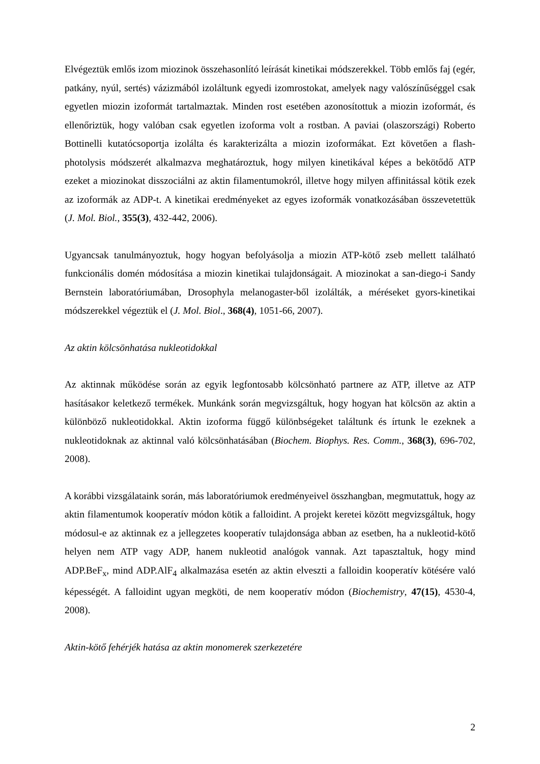Elvégeztük emlős izom miozinok összehasonlító leírását kinetikai módszerekkel. Több emlős faj (egér, patkány, nyúl, sertés) vázizmából izoláltunk egyedi izomrostokat, amelyek nagy valószínűséggel csak egyetlen miozin izoformát tartalmaztak. Minden rost esetében azonosítottuk a miozin izoformát, és ellenőriztük, hogy valóban csak egyetlen izoforma volt a rostban. A paviai (olaszországi) Roberto Bottinelli kutatócsoportja izolálta és karakterizálta a miozin izoformákat. Ezt követően a flash-photolysis módszerét alkalmazva meghatároztuk, hogy milyen kinetikával képes a bekötődő ATP ezeket a miozinokat disszociálni az aktin filamentumokról, illetve hogy milyen affinitással kötik ezek az izoformák az ADP-t. A kinetikai eredményeket az egyes izoformák vonatkozásában összevetettük (J. Mol. Biol., 355(3), 432-442, 2006).
Ugyancsak tanulmányoztuk, hogy hogyan befolyásolja a miozin ATP-kötő zseb mellett található funkcionális domén módosítása a miozin kinetikai tulajdonságait. A miozinokat a san-diego-i Sandy Bernstein laboratóriumában, Drosophyla melanogaster-ből izolálták, a méréseket gyors-kinetikai módszerekkel végeztük el (J. Mol. Biol., 368(4), 1051-66, 2007).
Az aktin kölcsönhatása nukleotidokkal
Az aktinnak működése során az egyik legfontosabb kölcsönható partnere az ATP, illetve az ATP hasításakor keletkező termékek. Munkánk során megvizsgáltuk, hogy hogyan hat kölcsön az aktin a különböző nukleotidokkal. Aktin izoforma függő különbségeket találtunk és írtunk le ezeknek a nukleotidoknak az aktinnal való kölcsönhatásában (Biochem. Biophys. Res. Comm., 368(3), 696-702, 2008).
A korábbi vizsgálataink során, más laboratóriumok eredményeivel összhangban, megmutattuk, hogy az aktin filamentumok kooperatív módon kötik a falloidint. A projekt keretei között megvizsgáltuk, hogy módosul-e az aktinnak ez a jellegzetes kooperatív tulajdonsága abban az esetben, ha a nukleotid-kötő helyen nem ATP vagy ADP, hanem nukleotid analógok vannak. Azt tapasztaltuk, hogy mind ADP.BeF<sub>x</sub>, mind ADP.AlF<sub>4</sub> alkalmazása esetén az aktin elveszti a falloidin kooperatív kötésére való képességét. A falloidint ugyan megköti, de nem kooperatív módon (Biochemistry, 47(15), 4530-4, 2008).
Aktin-kötő fehérjék hatása az aktin monomerek szerkezetére
2